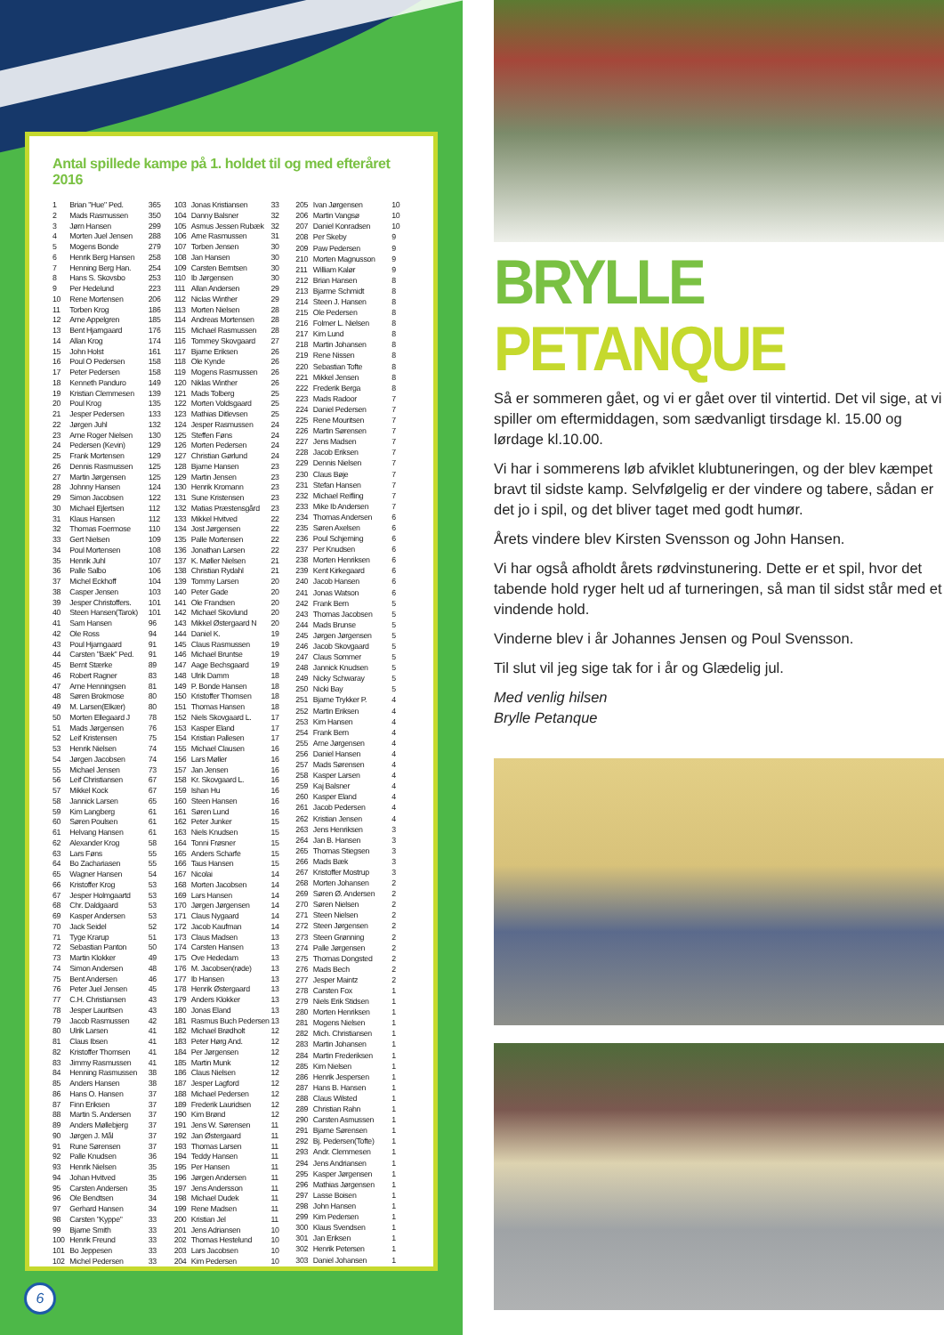Antal spillede kampe på 1. holdet til og med efteråret 2016
| 1 | Brian "Hue" Ped. | 365 |
| 2 | Mads Rasmussen | 350 |
| 3 | Jørn Hansen | 299 |
| 4 | Morten Juel Jensen | 288 |
| 5 | Mogens Bonde | 279 |
| 6 | Henrik Berg Hansen | 258 |
| 7 | Henning Berg Han. | 254 |
| 8 | Hans S. Skovsbo | 253 |
| 9 | Per Hedelund | 223 |
| 10 | Rene Mortensen | 206 |
| 11 | Torben Krog | 186 |
| 12 | Arne Appelgren | 185 |
| 13 | Bent Hjarngaard | 176 |
| 14 | Allan Krog | 174 |
| 15 | John Holst | 161 |
| 16 | Poul O Pedersen | 158 |
| 17 | Peter Pedersen | 158 |
| 18 | Kenneth Panduro | 149 |
| 19 | Kristian Clemmesen | 139 |
| 20 | Poul Krog | 135 |
| 21 | Jesper Pedersen | 133 |
| 22 | Jørgen Juhl | 132 |
| 23 | Arne Roger Nielsen | 130 |
| 24 | Pedersen (Kevin) | 129 |
| 25 | Frank Mortensen | 129 |
| 26 | Dennis Rasmussen | 125 |
| 27 | Martin Jørgensen | 125 |
| 28 | Johnny Hansen | 124 |
| 29 | Simon Jacobsen | 122 |
| 30 | Michael Ejlertsen | 112 |
| 31 | Klaus Hansen | 112 |
| 32 | Thomas Foermose | 110 |
| 33 | Gert Nielsen | 109 |
| 34 | Poul Mortensen | 108 |
| 35 | Henrik Juhl | 107 |
| 36 | Palle Salbo | 106 |
| 37 | Michel Eckhoff | 104 |
| 38 | Casper Jensen | 103 |
| 39 | Jesper Christoffers. | 101 |
| 40 | Steen Hansen(Tarok) | 101 |
| 41 | Sam Hansen | 96 |
| 42 | Ole Ross | 94 |
| 43 | Poul Hjarngaard | 91 |
| 44 | Carsten "Bæk" Ped. | 91 |
| 45 | Bernt Stærke | 89 |
| 46 | Robert Ragner | 83 |
| 47 | Arne Henningsen | 81 |
| 48 | Søren Brokmose | 80 |
| 49 | M. Larsen(Elkær) | 80 |
| 50 | Morten Ellegaard J | 78 |
| 51 | Mads Jørgensen | 76 |
| 52 | Leif Kristensen | 75 |
| 53 | Henrik Nielsen | 74 |
| 54 | Jørgen Jacobsen | 74 |
| 55 | Michael Jensen | 73 |
| 56 | Leif Christiansen | 67 |
| 57 | Mikkel Kock | 67 |
| 58 | Jannick Larsen | 65 |
| 59 | Kim Langberg | 61 |
| 60 | Søren Poulsen | 61 |
| 61 | Helvang Hansen | 61 |
| 62 | Alexander Krog | 58 |
| 63 | Lars Føns | 55 |
| 64 | Bo Zachariasen | 55 |
| 65 | Wagner Hansen | 54 |
| 66 | Kristoffer Krog | 53 |
| 67 | Jesper Holmgaartd | 53 |
| 68 | Chr. Daldgaard | 53 |
| 69 | Kasper Andersen | 53 |
| 70 | Jack Seidel | 52 |
| 71 | Tyge Krarup | 51 |
| 72 | Sebastian Panton | 50 |
| 73 | Martin Klokker | 49 |
| 74 | Simon Andersen | 48 |
| 75 | Bent Andersen | 46 |
| 76 | Peter Juel Jensen | 45 |
| 77 | C.H. Christiansen | 43 |
| 78 | Jesper Lauritsen | 43 |
| 79 | Jacob Rasmussen | 42 |
| 80 | Ulrik Larsen | 41 |
| 81 | Claus Ibsen | 41 |
| 82 | Kristoffer Thomsen | 41 |
| 83 | Jimmy Rasmussen | 41 |
| 84 | Henning Rasmussen | 38 |
| 85 | Anders Hansen | 38 |
| 86 | Hans O. Hansen | 37 |
| 87 | Finn Eriksen | 37 |
| 88 | Martin S. Andersen | 37 |
| 89 | Anders Møllebjerg | 37 |
| 90 | Jørgen J. Mål | 37 |
| 91 | Rune Sørensen | 37 |
| 92 | Palle Knudsen | 36 |
| 93 | Henrik Nielsen | 35 |
| 94 | Johan Hvitved | 35 |
| 95 | Carsten Andersen | 35 |
| 96 | Ole Bendtsen | 34 |
| 97 | Gerhard Hansen | 34 |
| 98 | Carsten "Kyppe" | 33 |
| 99 | Bjarne Smith | 33 |
| 100 | Henrik Freund | 33 |
| 101 | Bo Jeppesen | 33 |
| 102 | Michel Pedersen | 33 |
| 103 | Jonas Kristiansen | 33 |
| 104 | Danny Balsner | 32 |
| 105 | Asmus Jessen Rubæk | 32 |
| 106 | Arne Rasmussen | 31 |
| 107 | Torben Jensen | 30 |
| 108 | Jan Hansen | 30 |
| 109 | Carsten Berntsen | 30 |
| 110 | Ib Jørgensen | 30 |
| 111 | Allan Andersen | 29 |
| 112 | Niclas Winther | 29 |
| 113 | Morten Nielsen | 28 |
| 114 | Andreas Mortensen | 28 |
| 115 | Michael Rasmussen | 28 |
| 116 | Tommey Skovgaard | 27 |
| 117 | Bjarne Eriksen | 26 |
| 118 | Ole Kynde | 26 |
| 119 | Mogens Rasmussen | 26 |
| 120 | Niklas Winther | 26 |
| 121 | Mads Tolberg | 25 |
| 122 | Morten Voldsgaard | 25 |
| 123 | Mathias Ditlevsen | 25 |
| 124 | Jesper Rasmussen | 24 |
| 125 | Steffen Føns | 24 |
| 126 | Morten Pedersen | 24 |
| 127 | Christian Gørlund | 24 |
| 128 | Bjarne Hansen | 23 |
| 129 | Martin Jensen | 23 |
| 130 | Henrik Kromann | 23 |
| 131 | Sune Kristensen | 23 |
| 132 | Matias Præstensgård | 23 |
| 133 | Mikkel Hvitved | 22 |
| 134 | Jost Jørgensen | 22 |
| 135 | Palle Mortensen | 22 |
| 136 | Jonathan Larsen | 22 |
| 137 | K. Møller Nielsen | 21 |
| 138 | Christian Rydahl | 21 |
| 139 | Tommy Larsen | 20 |
| 140 | Peter Gade | 20 |
| 141 | Ole Frandsen | 20 |
| 142 | Michael Skovlund | 20 |
| 143 | Mikkel Østergaard N | 20 |
| 144 | Daniel K. | 19 |
| 145 | Claus Rasmussen | 19 |
| 146 | Michael Bruntse | 19 |
| 147 | Aage Bechsgaard | 19 |
| 148 | Ulrik Damm | 18 |
| 149 | P. Bonde Hansen | 18 |
| 150 | Kristoffer Thomsen | 18 |
| 151 | Thomas Hansen | 18 |
| 152 | Niels Skovgaard L. | 17 |
| 153 | Kasper Eland | 17 |
| 154 | Kristian Pallesen | 17 |
| 155 | Michael Clausen | 16 |
| 156 | Lars Møller | 16 |
| 157 | Jan Jensen | 16 |
| 158 | Kr. Skovgaard L. | 16 |
| 159 | Ishan Hu | 16 |
| 160 | Steen Hansen | 16 |
| 161 | Søren Lund | 16 |
| 162 | Peter Junker | 15 |
| 163 | Niels Knudsen | 15 |
| 164 | Tonni Frøsner | 15 |
| 165 | Anders Scharfe | 15 |
| 166 | Taus Hansen | 15 |
| 167 | Nicolai | 14 |
| 168 | Morten Jacobsen | 14 |
| 169 | Lars Hansen | 14 |
| 170 | Jørgen Jørgensen | 14 |
| 171 | Claus Nygaard | 14 |
| 172 | Jacob Kaufman | 14 |
| 173 | Claus Madsen | 13 |
| 174 | Carsten Hansen | 13 |
| 175 | Ove Hededam | 13 |
| 176 | M. Jacobsen(røde) | 13 |
| 177 | Ib Hansen | 13 |
| 178 | Henrik Østergaard | 13 |
| 179 | Anders Klokker | 13 |
| 180 | Jonas Eland | 13 |
| 181 | Rasmus Buch Pedersen | 13 |
| 182 | Michael Brødholt | 12 |
| 183 | Peter Hørg And. | 12 |
| 184 | Per Jørgensen | 12 |
| 185 | Martin Munk | 12 |
| 186 | Claus Nielsen | 12 |
| 187 | Jesper Lagford | 12 |
| 188 | Michael Pedersen | 12 |
| 189 | Frederik Lauridsen | 12 |
| 190 | Kim Brønd | 12 |
| 191 | Jens W. Sørensen | 11 |
| 192 | Jan Østergaard | 11 |
| 193 | Thomas Larsen | 11 |
| 194 | Teddy Hansen | 11 |
| 195 | Per Hansen | 11 |
| 196 | Jørgen Andersen | 11 |
| 197 | Jens Andersson | 11 |
| 198 | Michael Dudek | 11 |
| 199 | Rene Madsen | 11 |
| 200 | Kristian Jel | 11 |
| 201 | Jens Adriansen | 10 |
| 202 | Thomas Hestelund | 10 |
| 203 | Lars Jacobsen | 10 |
| 204 | Kim Pedersen | 10 |
| 205 | Ivan Jørgensen | 10 |
| 206 | Martin Vangsø | 10 |
| 207 | Daniel Konradsen | 10 |
| 208 | Per Skeby | 9 |
| 209 | Paw Pedersen | 9 |
| 210 | Morten Magnusson | 9 |
| 211 | William Kalør | 9 |
| 212 | Brian Hansen | 8 |
| 213 | Bjarme Schmidt | 8 |
| 214 | Steen J. Hansen | 8 |
| 215 | Ole Pedersen | 8 |
| 216 | Folmer L. Nielsen | 8 |
| 217 | Kim Lund | 8 |
| 218 | Martin Johansen | 8 |
| 219 | Rene Nissen | 8 |
| 220 | Sebastian Tofte | 8 |
| 221 | Mikkel Jensen | 8 |
| 222 | Frederik Berga | 8 |
| 223 | Mads Radoor | 7 |
| 224 | Daniel Pedersen | 7 |
| 225 | Rene Mouritsen | 7 |
| 226 | Martin Sørensen | 7 |
| 227 | Jens Madsen | 7 |
| 228 | Jacob Eriksen | 7 |
| 229 | Dennis Nielsen | 7 |
| 230 | Claus Bøje | 7 |
| 231 | Stefan Hansen | 7 |
| 232 | Michael Reifling | 7 |
| 233 | Mike Ib Andersen | 7 |
| 234 | Thomas Andersen | 6 |
| 235 | Søren Axelsen | 6 |
| 236 | Poul Schjerning | 6 |
| 237 | Per Knudsen | 6 |
| 238 | Morten Henriksen | 6 |
| 239 | Kent Kirkegaard | 6 |
| 240 | Jacob Hansen | 6 |
| 241 | Jonas Watson | 6 |
| 242 | Frank Bern | 5 |
| 243 | Thomas Jacobsen | 5 |
| 244 | Mads Brunse | 5 |
| 245 | Jørgen Jørgensen | 5 |
| 246 | Jacob Skovgaard | 5 |
| 247 | Claus Sommer | 5 |
| 248 | Jannick Knudsen | 5 |
| 249 | Nicky Schwaray | 5 |
| 250 | Nicki Bay | 5 |
| 251 | Bjarne Trykker P. | 4 |
| 252 | Martin Eriksen | 4 |
| 253 | Kim Hansen | 4 |
| 254 | Frank Bern | 4 |
| 255 | Arne Jørgensen | 4 |
| 256 | Daniel Hansen | 4 |
| 257 | Mads Sørensen | 4 |
| 258 | Kasper Larsen | 4 |
| 259 | Kaj Balsner | 4 |
| 260 | Kasper Eland | 4 |
| 261 | Jacob Pedersen | 4 |
| 262 | Kristian Jensen | 4 |
| 263 | Jens Henriksen | 3 |
| 264 | Jan B. Hansen | 3 |
| 265 | Thomas Stiegsen | 3 |
| 266 | Mads Bæk | 3 |
| 267 | Kristoffer Mostrup | 3 |
| 268 | Morten Johansen | 2 |
| 269 | Søren Ø. Andersen | 2 |
| 270 | Søren Nielsen | 2 |
| 271 | Steen Nielsen | 2 |
| 272 | Steen Jørgensen | 2 |
| 273 | Steen Grønning | 2 |
| 274 | Palle Jørgensen | 2 |
| 275 | Thomas Dongsted | 2 |
| 276 | Mads Bech | 2 |
| 277 | Jesper Maintz | 2 |
| 278 | Carsten Fox | 1 |
| 279 | Niels Erik Stidsen | 1 |
| 280 | Morten Henriksen | 1 |
| 281 | Mogens Nielsen | 1 |
| 282 | Mich. Christiansen | 1 |
| 283 | Martin Johansen | 1 |
| 284 | Martin Frederiksen | 1 |
| 285 | Kim Nielsen | 1 |
| 286 | Henrik Jespersen | 1 |
| 287 | Hans B. Hansen | 1 |
| 288 | Claus Wilsted | 1 |
| 289 | Christian Rahn | 1 |
| 290 | Carsten Asmussen | 1 |
| 291 | Bjarne Sørensen | 1 |
| 292 | Bj. Pedersen(Tofte) | 1 |
| 293 | Andr. Clemmesen | 1 |
| 294 | Jens Andriansen | 1 |
| 295 | Kasper Jørgensen | 1 |
| 296 | Mathias Jørgensen | 1 |
| 297 | Lasse Boisen | 1 |
| 298 | John Hansen | 1 |
| 299 | Kim Pedersen | 1 |
| 300 | Klaus Svendsen | 1 |
| 301 | Jan Eriksen | 1 |
| 302 | Henrik Petersen | 1 |
| 303 | Daniel Johansen | 1 |
6
BRYLLE PETANQUE
Så er sommeren gået, og vi er gået over til vintertid. Det vil sige, at vi spiller om eftermiddagen, som sædvanligt tirsdage kl. 15.00 og lørdage kl.10.00.
Vi har i sommerens løb afviklet klubtuneringen, og der blev kæmpet bravt til sidste kamp. Selvfølgelig er der vindere og tabere, sådan er det jo i spil, og det bliver taget med godt humør.
Årets vindere blev Kirsten Svensson og John Hansen.
Vi har også afholdt årets rødvinstunering. Dette er et spil, hvor det tabende hold ryger helt ud af turneringen, så man til sidst står med et vindende hold.
Vinderne blev i år Johannes Jensen og Poul Svensson.
Til slut vil jeg sige tak for i år og Glædelig jul.
Med venlig hilsen
Brylle Petanque